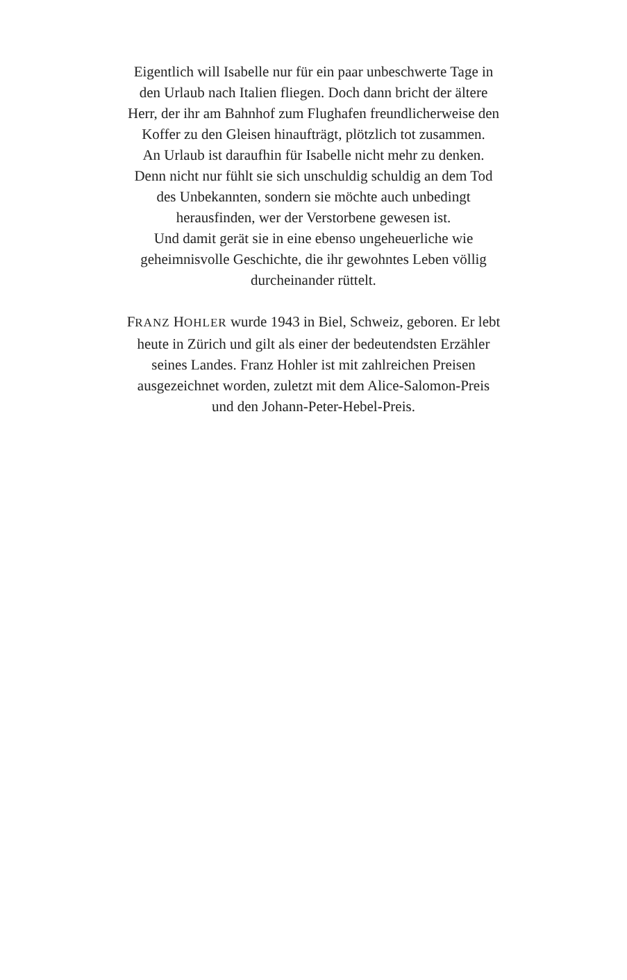Eigentlich will Isabelle nur für ein paar unbeschwerte Tage in
den Urlaub nach Italien fliegen. Doch dann bricht der ältere
Herr, der ihr am Bahnhof zum Flughafen freundlicherweise den
Koffer zu den Gleisen hinaufträgt, plötzlich tot zusammen.
An Urlaub ist daraufhin für Isabelle nicht mehr zu denken.
Denn nicht nur fühlt sie sich unschuldig schuldig an dem Tod
des Unbekannten, sondern sie möchte auch unbedingt
herausfinden, wer der Verstorbene gewesen ist.
Und damit gerät sie in eine ebenso ungeheuerliche wie
geheimnisvolle Geschichte, die ihr gewohntes Leben völlig
durcheinander rüttelt.
FRANZ HOHLER wurde 1943 in Biel, Schweiz, geboren. Er lebt
heute in Zürich und gilt als einer der bedeutendsten Erzähler
seines Landes. Franz Hohler ist mit zahlreichen Preisen
ausgezeichnet worden, zuletzt mit dem Alice-Salomon-Preis
und den Johann-Peter-Hebel-Preis.